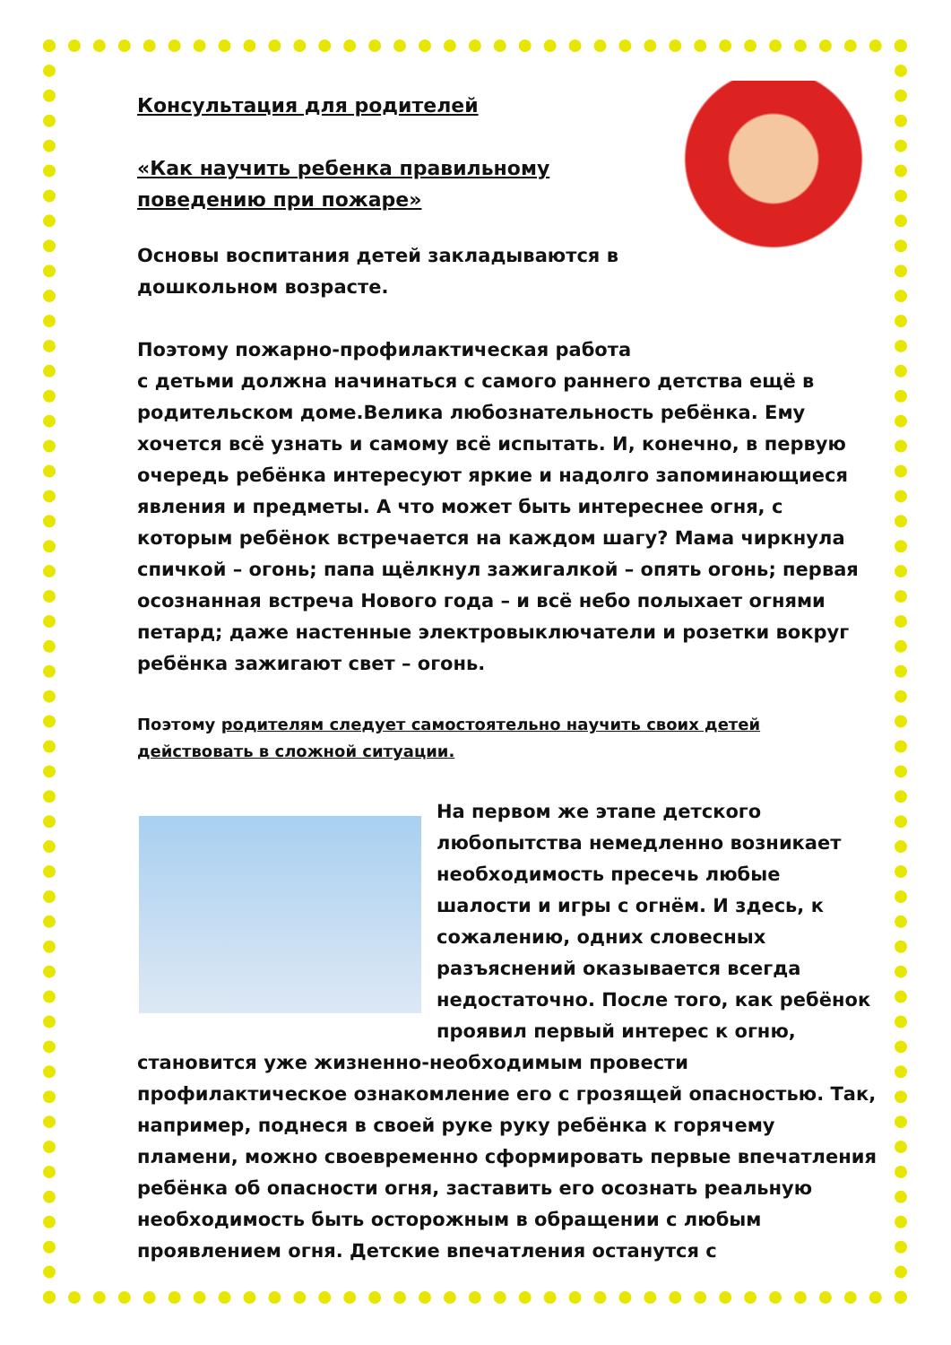Консультация для родителей
«Как научить ребенка правильному поведению при пожаре»
Основы воспитания детей закладываются в дошкольном возрасте.
Поэтому пожарно-профилактическая работа с детьми должна начинаться с самого раннего детства ещё в родительском доме.Велика любознательность ребёнка. Ему хочется всё узнать и самому всё испытать. И, конечно, в первую очередь ребёнка интересуют яркие и надолго запоминающиеся явления и предметы. А что может быть интереснее огня, с которым ребёнок встречается на каждом шагу? Мама чиркнула спичкой – огонь; папа щёлкнул зажигалкой – опять огонь; первая осознанная встреча Нового года – и всё небо полыхает огнями петард; даже настенные электровыключатели и розетки вокруг ребёнка зажигают свет – огонь.
Поэтому родителям следует самостоятельно научить своих детей действовать в сложной ситуации.
На первом же этапе детского любопытства немедленно возникает необходимость пресечь любые шалости и игры с огнём. И здесь, к сожалению, одних словесных разъяснений оказывается всегда недостаточно. После того, как ребёнок проявил первый интерес к огню, становится уже жизненно-необходимым провести профилактическое ознакомление его с грозящей опасностью. Так, например, поднеся в своей руке руку ребёнка к горячему пламени, можно своевременно сформировать первые впечатления ребёнка об опасности огня, заставить его осознать реальную необходимость быть осторожным в обращении с любым проявлением огня. Детские впечатления останутся с